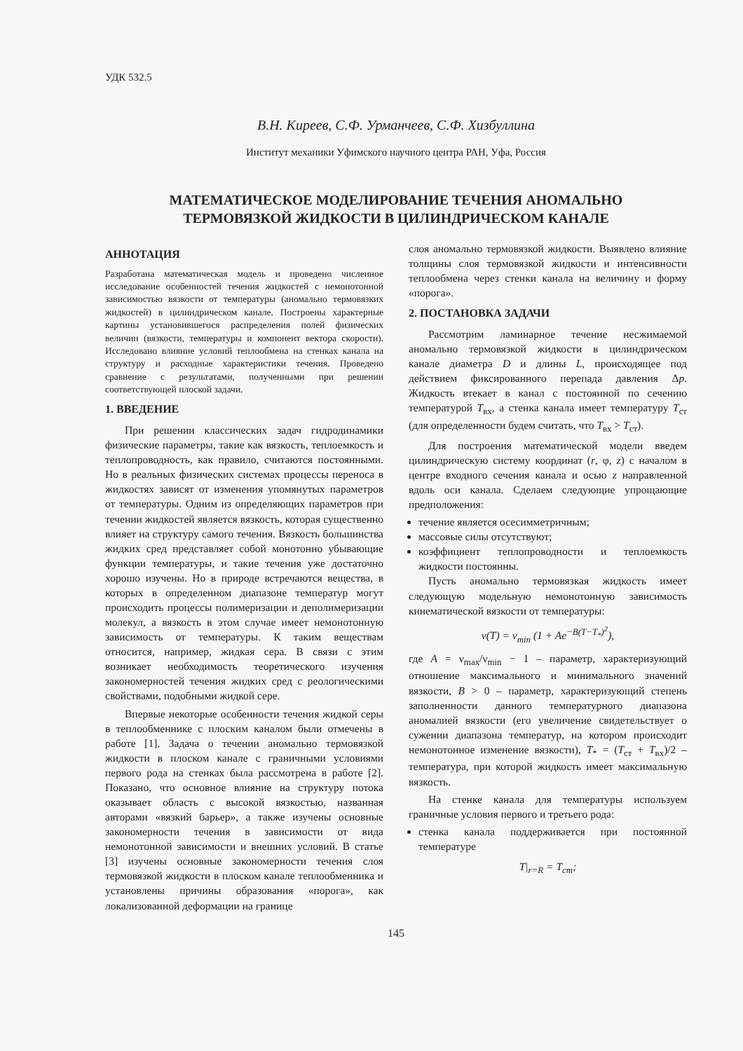УДК 532.5
В.Н. Киреев, С.Ф. Урманчеев, С.Ф. Хизбуллина
Институт механики Уфимского научного центра РАН, Уфа, Россия
МАТЕМАТИЧЕСКОЕ МОДЕЛИРОВАНИЕ ТЕЧЕНИЯ АНОМАЛЬНО
ТЕРМОВЯЗКОЙ ЖИДКОСТИ В ЦИЛИНДРИЧЕСКОМ КАНАЛЕ
АННОТАЦИЯ
Разработана математическая модель и проведено численное исследование особенностей течения жидкостей с немонотонной зависимостью вязкости от температуры (аномально термовязких жидкостей) в цилиндрическом канале. Построены характерные картины установившегося распределения полей физических величин (вязкости, температуры и компонент вектора скорости). Исследовано влияние условий теплообмена на стенках канала на структуру и расходные характеристики течения. Проведено сравнение с результатами, полученными при решении соответствующей плоской задачи.
1. ВВЕДЕНИЕ
При решении классических задач гидродинамики физические параметры, такие как вязкость, теплоемкость и теплопроводность, как правило, считаются постоянными. Но в реальных физических системах процессы переноса в жидкостях зависят от изменения упомянутых параметров от температуры. Одним из определяющих параметров при течении жидкостей является вязкость, которая существенно влияет на структуру самого течения. Вязкость большинства жидких сред представляет собой монотонно убывающие функции температуры, и такие течения уже достаточно хорошо изучены. Но в природе встречаются вещества, в которых в определенном диапазоне температур могут происходить процессы полимеризации и деполимеризации молекул, а вязкость в этом случае имеет немонотонную зависимость от температуры. К таким веществам относится, например, жидкая сера. В связи с этим возникает необходимость теоретического изучения закономерностей течения жидких сред с реологическими свойствами, подобными жидкой сере.
Впервые некоторые особенности течения жидкой серы в теплообменнике с плоским каналом были отмечены в работе [1]. Задача о течении аномально термовязкой жидкости в плоском канале с граничными условиями первого рода на стенках была рассмотрена в работе [2]. Показано, что основное влияние на структуру потока оказывает область с высокой вязкостью, названная авторами «вязкий барьер», а также изучены основные закономерности течения в зависимости от вида немонотонной зависимости и внешних условий. В статье [3] изучены основные закономерности течения слоя термовязкой жидкости в плоском канале теплообменника и установлены причины образования «порога», как локализованной деформации на границе
слоя аномально термовязкой жидкости. Выявлено влияние толщины слоя термовязкой жидкости и интенсивности теплообмена через стенки канала на величину и форму «порога».
2. ПОСТАНОВКА ЗАДАЧИ
Рассмотрим ламинарное течение несжимаемой аномально термовязкой жидкости в цилиндрическом канале диаметра D и длины L, происходящее под действием фиксированного перепада давления Δp. Жидкость втекает в канал с постоянной по сечению температурой T<sub>вх</sub>, а стенка канала имеет температуру T<sub>ст</sub> (для определенности будем считать, что T<sub>вх</sub> > T<sub>ст</sub>).
Для построения математической модели введем цилиндрическую систему координат (r, φ, z) с началом в центре входного сечения канала и осью z направленной вдоль оси канала. Сделаем следующие упрощающие предположения:
течение является осесимметричным;
массовые силы отсутствуют;
коэффициент теплопроводности и теплоемкость жидкости постоянны.
Пусть аномально термовязкая жидкость имеет следующую модельную немонотонную зависимость кинематической вязкости от температуры:
ν(T) = ν<sub>min</sub> (1 + Ae<sup>−B(T−T<sub>*</sub>)<sup>2</sup></sup>),
где A = ν<sub>max</sub>/ν<sub>min</sub> − 1 – параметр, характеризующий отношение максимального и минимального значений вязкости, B > 0 – параметр, характеризующий степень заполненности данного температурного диапазона аномалией вязкости (его увеличение свидетельствует о сужении диапазона температур, на котором происходит немонотонное изменение вязкости), T<sub>*</sub> = (T<sub>ст</sub> + T<sub>вх</sub>)/2 – температура, при которой жидкость имеет максимальную вязкость.
На стенке канала для температуры используем граничные условия первого и третьего рода:
стенка канала поддерживается при постоянной температуре
T|<sub>r=R</sub> = T<sub>ст</sub>;
145